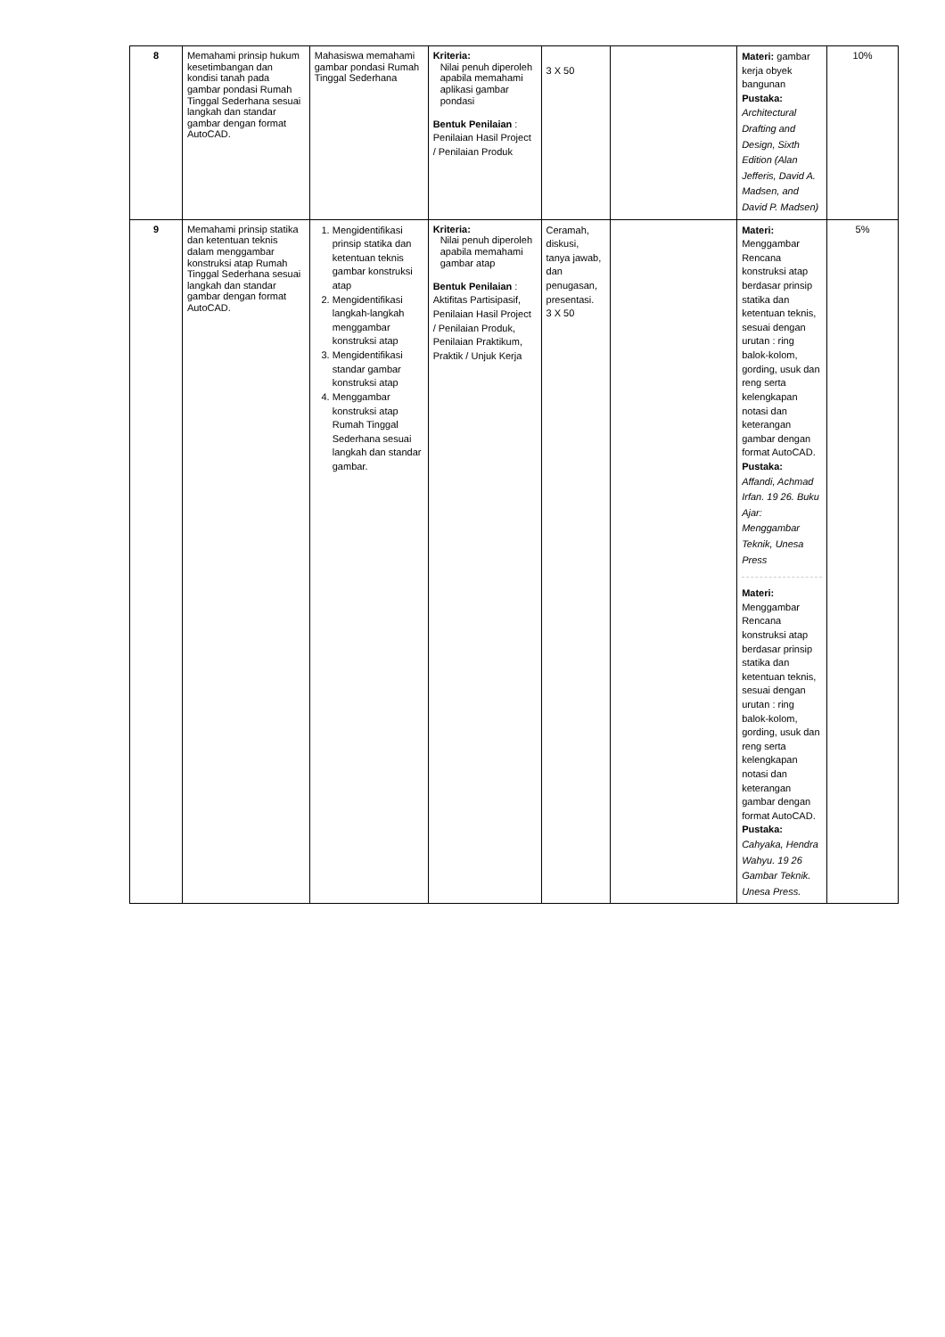| 8 | Memahami prinsip hukum kesetimbangan dan kondisi tanah pada gambar pondasi Rumah Tinggal Sederhana sesuai langkah dan standar gambar dengan format AutoCAD. | Mahasiswa memahami gambar pondasi Rumah Tinggal Sederhana | Kriteria: Nilai penuh diperoleh apabila memahami aplikasi gambar pondasi Bentuk Penilaian : Penilaian Hasil Project / Penilaian Produk | 3 X 50 | | Materi: gambar kerja obyek bangunan Pustaka: Architectural Drafting and Design, Sixth Edition (Alan Jefferis, David A. Madsen, and David P. Madsen) | 10% |
| 9 | Memahami prinsip statika dan ketentuan teknis dalam menggambar konstruksi atap Rumah Tinggal Sederhana sesuai langkah dan standar gambar dengan format AutoCAD. | 1. Mengidentifikasi prinsip statika dan ketentuan teknis gambar konstruksi atap 2. Mengidentifikasi langkah-langkah menggambar konstruksi atap 3. Mengidentifikasi standar gambar konstruksi atap 4. Menggambar konstruksi atap Rumah Tinggal Sederhana sesuai langkah dan standar gambar. | Kriteria: Nilai penuh diperoleh apabila memahami gambar atap Bentuk Penilaian : Aktifitas Partisipasif, Penilaian Hasil Project / Penilaian Produk, Penilaian Praktikum, Praktik / Unjuk Kerja | Ceramah, diskusi, tanya jawab, dan penugasan, presentasi. 3 X 50 | | Materi: Menggambar Rencana konstruksi atap berdasar prinsip statika dan ketentuan teknis, sesuai dengan urutan : ring balok-kolom, gording, usuk dan reng serta kelengkapan notasi dan keterangan gambar dengan format AutoCAD. Pustaka: Affandi, Achmad Irfan. 19 26. Buku Ajar: Menggambar Teknik, Unesa Press Materi: Menggambar Rencana konstruksi atap berdasar prinsip statika dan ketentuan teknis, sesuai dengan urutan : ring balok-kolom, gording, usuk dan reng serta kelengkapan notasi dan keterangan gambar dengan format AutoCAD. Pustaka: Cahyaka, Hendra Wahyu. 19 26 Gambar Teknik. Unesa Press. | 5% |